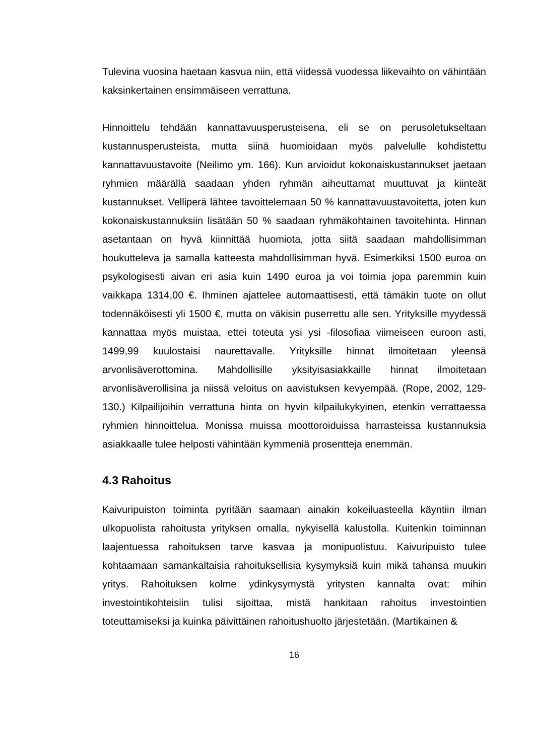Tulevina vuosina haetaan kasvua niin, että viidessä vuodessa liikevaihto on vähintään kaksinkertainen ensimmäiseen verrattuna.
Hinnoittelu tehdään kannattavuusperusteisena, eli se on perusoletukseltaan kustannusperusteista, mutta siinä huomioidaan myös palvelulle kohdistettu kannattavuustavoite (Neilimo ym. 166). Kun arvioidut kokonaiskustannukset jaetaan ryhmien määrällä saadaan yhden ryhmän aiheuttamat muuttuvat ja kiinteät kustannukset. Velliperä lähtee tavoittelemaan 50 % kannattavuustavoitetta, joten kun kokonaiskustannuksiin lisätään 50 % saadaan ryhmäkohtainen tavoitehinta. Hinnan asetantaan on hyvä kiinnittää huomiota, jotta siitä saadaan mahdollisimman houkutteleva ja samalla katteesta mahdollisimman hyvä. Esimerkiksi 1500 euroa on psykologisesti aivan eri asia kuin 1490 euroa ja voi toimia jopa paremmin kuin vaikkapa 1314,00 €. Ihminen ajattelee automaattisesti, että tämäkin tuote on ollut todennäköisesti yli 1500 €, mutta on väkisin puserrettu alle sen. Yrityksille myydessä kannattaa myös muistaa, ettei toteuta ysi ysi -filosofiaa viimeiseen euroon asti, 1499,99 kuulostaisi naurettavalle. Yrityksille hinnat ilmoitetaan yleensä arvonlisäverottomina. Mahdollisille yksityisasiakkaille hinnat ilmoitetaan arvonlisäverollisina ja niissä veloitus on aavistuksen kevyempää. (Rope, 2002, 129-130.) Kilpailijoihin verrattuna hinta on hyvin kilpailukykyinen, etenkin verrattaessa ryhmien hinnoittelua. Monissa muissa moottoroiduissa harrasteissa kustannuksia asiakkaalle tulee helposti vähintään kymmeniä prosentteja enemmän.
4.3 Rahoitus
Kaivuripuiston toiminta pyritään saamaan ainakin kokeiluasteella käyntiin ilman ulkopuolista rahoitusta yrityksen omalla, nykyisellä kalustolla. Kuitenkin toiminnan laajentuessa rahoituksen tarve kasvaa ja monipuolistuu. Kaivuripuisto tulee kohtaamaan samankaltaisia rahoituksellisia kysymyksiä kuin mikä tahansa muukin yritys. Rahoituksen kolme ydinkysymystä yritysten kannalta ovat: mihin investointikohteisiin tulisi sijoittaa, mistä hankitaan rahoitus investointien toteuttamiseksi ja kuinka päivittäinen rahoitushuolto järjestetään. (Martikainen &
16